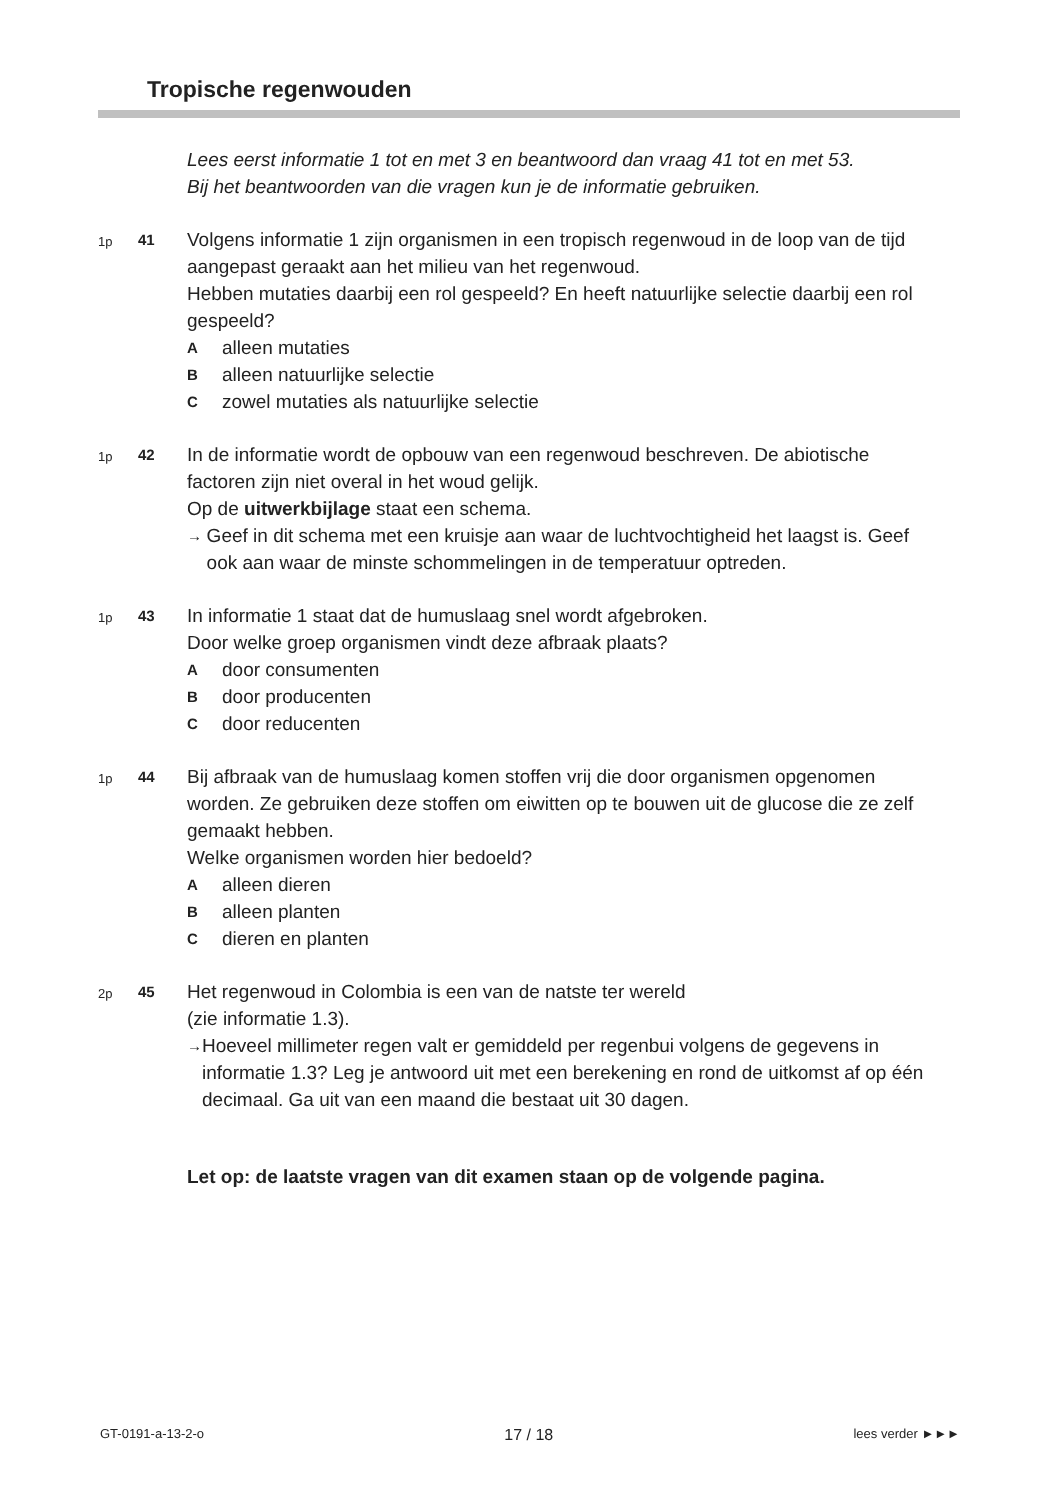Tropische regenwouden
Lees eerst informatie 1 tot en met 3 en beantwoord dan vraag 41 tot en met 53.
Bij het beantwoorden van die vragen kun je de informatie gebruiken.
1p
41
Volgens informatie 1 zijn organismen in een tropisch regenwoud in de loop van de tijd aangepast geraakt aan het milieu van het regenwoud.
Hebben mutaties daarbij een rol gespeeld? En heeft natuurlijke selectie daarbij een rol gespeeld?
Aalleen mutaties
Balleen natuurlijke selectie
Czowel mutaties als natuurlijke selectie
1p
42
In de informatie wordt de opbouw van een regenwoud beschreven. De abiotische factoren zijn niet overal in het woud gelijk.
Op de uitwerkbijlage staat een schema.
→ Geef in dit schema met een kruisje aan waar de luchtvochtigheid het laagst is. Geef ook aan waar de minste schommelingen in de temperatuur optreden.
1p
43
In informatie 1 staat dat de humuslaag snel wordt afgebroken.
Door welke groep organismen vindt deze afbraak plaats?
Adoor consumenten
Bdoor producenten
Cdoor reducenten
1p
44
Bij afbraak van de humuslaag komen stoffen vrij die door organismen opgenomen worden. Ze gebruiken deze stoffen om eiwitten op te bouwen uit de glucose die ze zelf gemaakt hebben.
Welke organismen worden hier bedoeld?
Aalleen dieren
Balleen planten
Cdieren en planten
2p
45
Het regenwoud in Colombia is een van de natste ter wereld
(zie informatie 1.3).
→ Hoeveel millimeter regen valt er gemiddeld per regenbui volgens de gegevens in informatie 1.3? Leg je antwoord uit met een berekening en rond de uitkomst af op één decimaal. Ga uit van een maand die bestaat uit 30 dagen.
Let op: de laatste vragen van dit examen staan op de volgende pagina.
GT-0191-a-13-2-o 17 / 18 lees verder ►►►